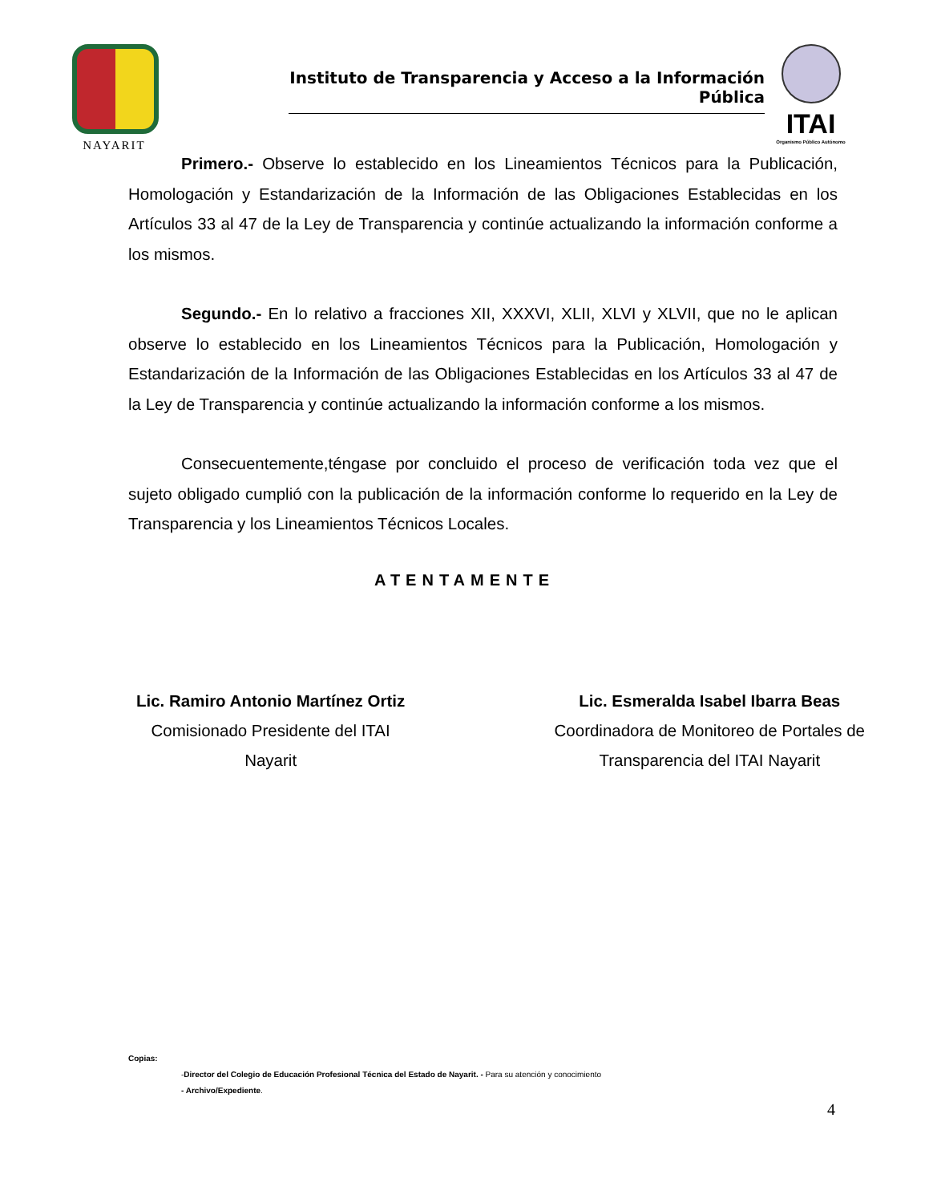NAYARIT
Instituto de Transparencia y Acceso a la Información Pública
ITAI
Organismo Público Autónomo
Primero.- Observe lo establecido en los Lineamientos Técnicos para la Publicación, Homologación y Estandarización de la Información de las Obligaciones Establecidas en los Artículos 33 al 47 de la Ley de Transparencia y continúe actualizando la información conforme a los mismos.
Segundo.- En lo relativo a fracciones XII, XXXVI, XLII, XLVI y XLVII, que no le aplican observe lo establecido en los Lineamientos Técnicos para la Publicación, Homologación y Estandarización de la Información de las Obligaciones Establecidas en los Artículos 33 al 47 de la Ley de Transparencia y continúe actualizando la información conforme a los mismos.
Consecuentemente,téngase por concluido el proceso de verificación toda vez que el sujeto obligado cumplió con la publicación de la información conforme lo requerido en la Ley de Transparencia y los Lineamientos Técnicos Locales.
ATENTAMENTE
Lic. Ramiro Antonio Martínez Ortiz
Comisionado Presidente del ITAI
Nayarit
Lic. Esmeralda Isabel Ibarra Beas
Coordinadora de Monitoreo de Portales de
Transparencia del ITAI Nayarit
Copias:
-Director del Colegio de Educación Profesional Técnica del Estado de Nayarit. - Para su atención y conocimiento
- Archivo/Expediente.
4